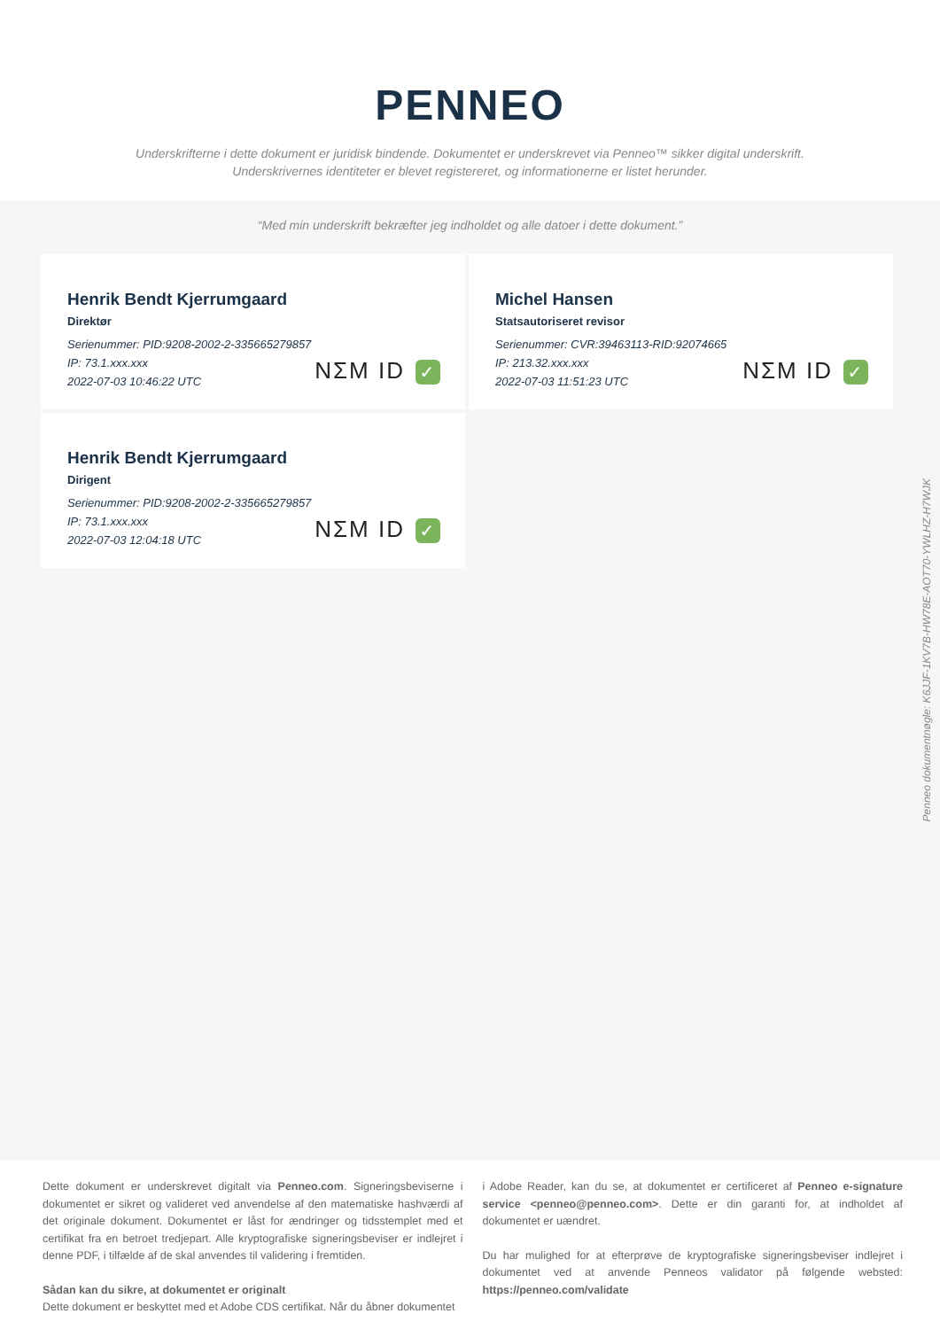PENNEO
Underskrifterne i dette dokument er juridisk bindende. Dokumentet er underskrevet via Penneo™ sikker digital underskrift.
Underskrivernes identiteter er blevet registereret, og informationerne er listet herunder.
“Med min underskrift bekræfter jeg indholdet og alle datoer i dette dokument.”
Henrik Bendt Kjerrumgaard
Direktør
Serienummer: PID:9208-2002-2-335665279857
IP: 73.1.xxx.xxx
2022-07-03 10:46:22 UTC
NΣM ID ✓
Michel Hansen
Statsautoriseret revisor
Serienummer: CVR:39463113-RID:92074665
IP: 213.32.xxx.xxx
2022-07-03 11:51:23 UTC
NΣM ID ✓
Henrik Bendt Kjerrumgaard
Dirigent
Serienummer: PID:9208-2002-2-335665279857
IP: 73.1.xxx.xxx
2022-07-03 12:04:18 UTC
NΣM ID ✓
Penneo dokumentnøgle: K6JJF-1KV7B-HW78E-AOT70-YWLHZ-H7WJK
Dette dokument er underskrevet digitalt via Penneo.com. Signeringsbeviserne i dokumentet er sikret og valideret ved anvendelse af den matematiske hashværdi af det originale dokument. Dokumentet er låst for ændringer og tidsstemplet med et certifikat fra en betroet tredjepart. Alle kryptografiske signeringsbeviser er indlejret i denne PDF, i tilfælde af de skal anvendes til validering i fremtiden.
Sådan kan du sikre, at dokumentet er originalt
Dette dokument er beskyttet med et Adobe CDS certifikat. Når du åbner dokumentet
i Adobe Reader, kan du se, at dokumentet er certificeret af Penneo e-signature service <penneo@penneo.com>. Dette er din garanti for, at indholdet af dokumentet er uændret.
Du har mulighed for at efterprøve de kryptografiske signeringsbeviser indlejret i dokumentet ved at anvende Penneos validator på følgende websted: https://penneo.com/validate